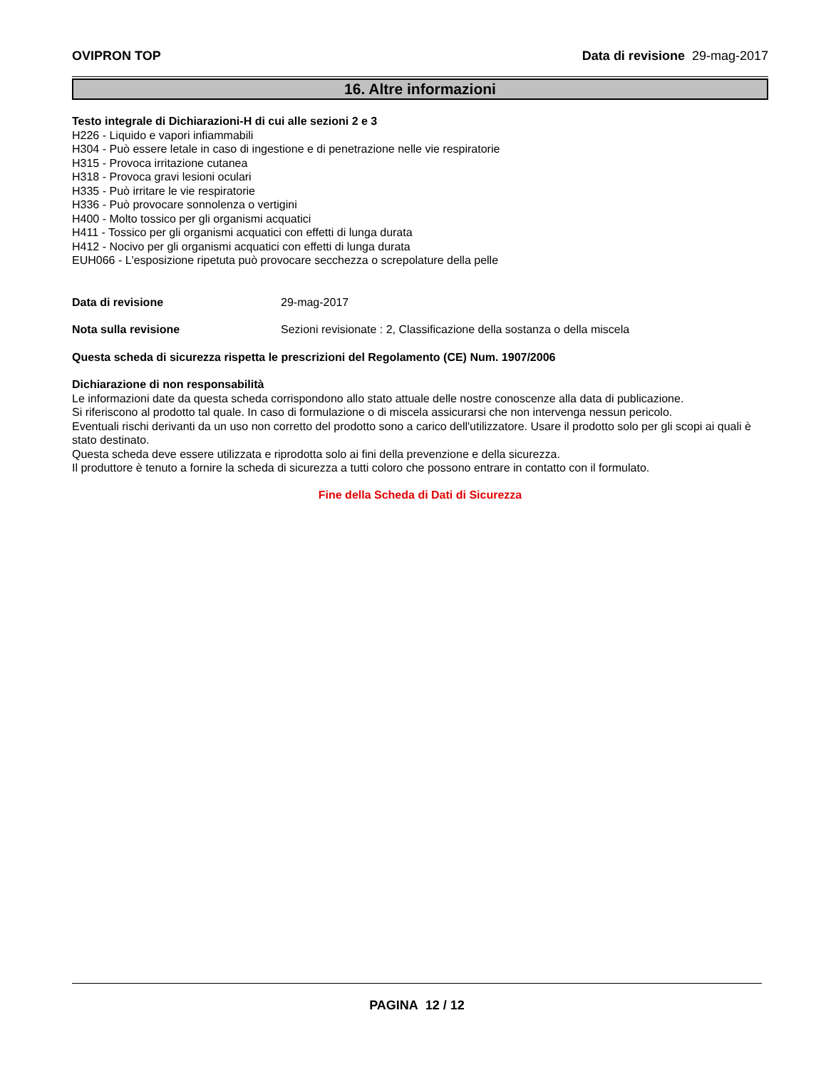OVIPRON TOP Data di revisione 29-mag-2017
16. Altre informazioni
Testo integrale di Dichiarazioni-H di cui alle sezioni 2 e 3
H226 - Liquido e vapori infiammabili
H304 - Può essere letale in caso di ingestione e di penetrazione nelle vie respiratorie
H315 - Provoca irritazione cutanea
H318 - Provoca gravi lesioni oculari
H335 - Può irritare le vie respiratorie
H336 - Può provocare sonnolenza o vertigini
H400 - Molto tossico per gli organismi acquatici
H411 - Tossico per gli organismi acquatici con effetti di lunga durata
H412 - Nocivo per gli organismi acquatici con effetti di lunga durata
EUH066 - L'esposizione ripetuta può provocare secchezza o screpolature della pelle
Data di revisione 29-mag-2017
Nota sulla revisione Sezioni revisionate : 2, Classificazione della sostanza o della miscela
Questa scheda di sicurezza rispetta le prescrizioni del Regolamento (CE) Num. 1907/2006
Dichiarazione di non responsabilità
Le informazioni date da questa scheda corrispondono allo stato attuale delle nostre conoscenze alla data di publicazione.
Si riferiscono al prodotto tal quale. In caso di formulazione o di miscela assicurarsi che non intervenga nessun pericolo.
Eventuali rischi derivanti da un uso non corretto del prodotto sono a carico dell'utilizzatore. Usare il prodotto solo per gli scopi ai quali è stato destinato.
Questa scheda deve essere utilizzata e riprodotta solo ai fini della prevenzione e della sicurezza.
Il produttore è tenuto a fornire la scheda di sicurezza a tutti coloro che possono entrare in contatto con il formulato.
Fine della Scheda di Dati di Sicurezza
PAGINA 12 / 12